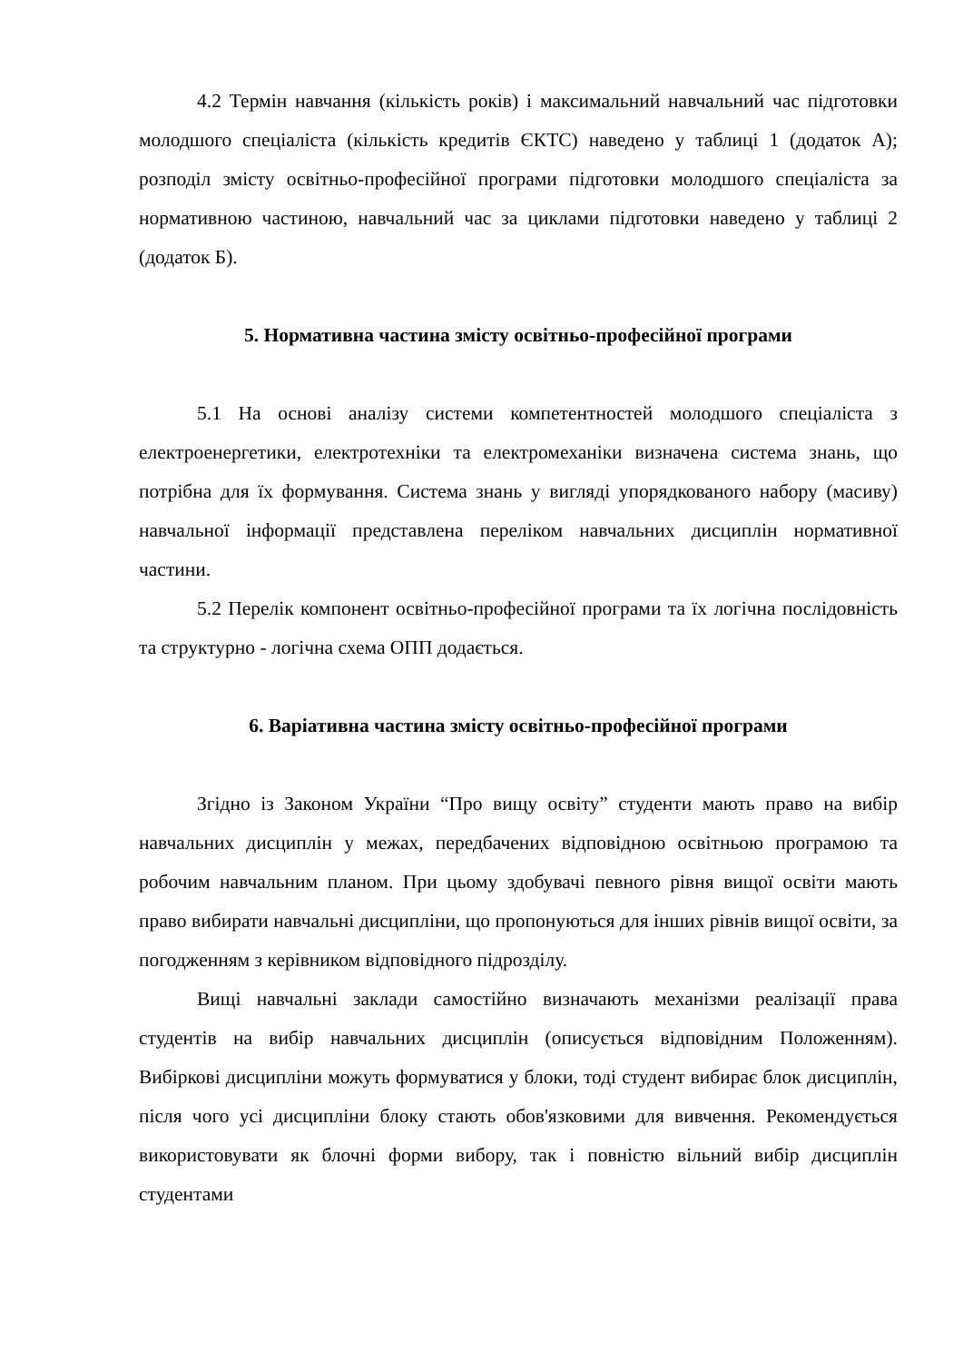4.2 Термін навчання (кількість років) і максимальний навчальний час підготовки молодшого спеціаліста (кількість кредитів ЄКТС) наведено у таблиці 1 (додаток А); розподіл змісту освітньо-професійної програми підготовки молодшого спеціаліста за нормативною частиною, навчальний час за циклами підготовки наведено у таблиці 2 (додаток Б).
5. Нормативна частина змісту освітньо-професійної програми
5.1 На основі аналізу системи компетентностей молодшого спеціаліста з електроенергетики, електротехніки та електромеханіки визначена система знань, що потрібна для їх формування. Система знань у вигляді упорядкованого набору (масиву) навчальної інформації представлена переліком навчальних дисциплін нормативної частини.
5.2 Перелік компонент освітньо-професійної програми та їх логічна послідовність та структурно - логічна схема ОПП додається.
6. Варіативна частина змісту освітньо-професійної програми
Згідно із Законом України “Про вищу освіту” студенти мають право на вибір навчальних дисциплін у межах, передбачених відповідною освітньою програмою та робочим навчальним планом. При цьому здобувачі певного рівня вищої освіти мають право вибирати навчальні дисципліни, що пропонуються для інших рівнів вищої освіти, за погодженням з керівником відповідного підрозділу.
Вищі навчальні заклади самостійно визначають механізми реалізації права студентів на вибір навчальних дисциплін (описується відповідним Положенням). Вибіркові дисципліни можуть формуватися у блоки, тоді студент вибирає блок дисциплін, після чого усі дисципліни блоку стають обов'язковими для вивчення. Рекомендується використовувати як блочні форми вибору, так і повністю вільний вибір дисциплін студентами